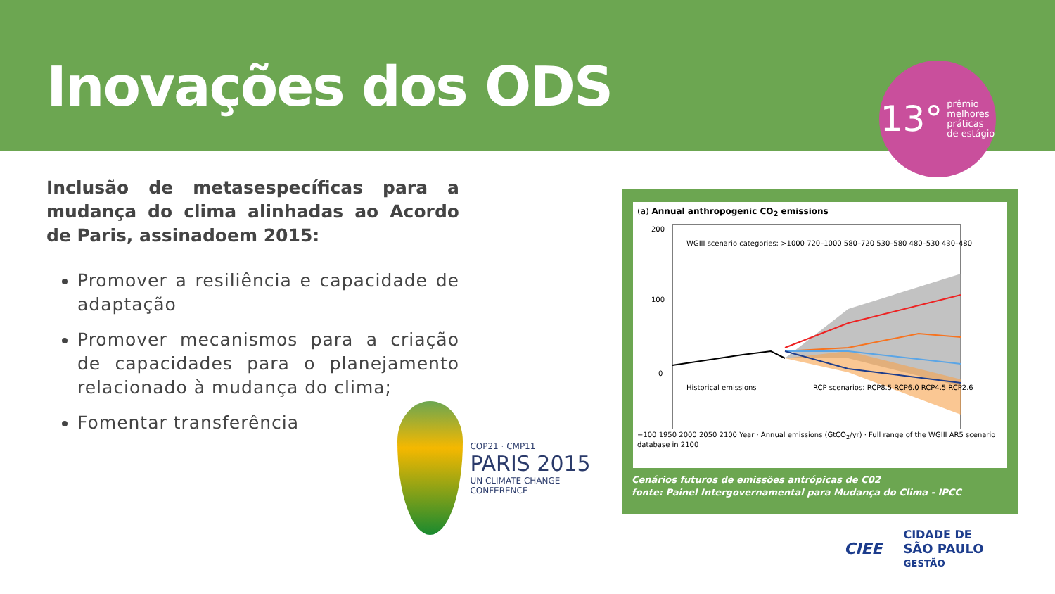Inovações dos ODS
13° prêmio
melhores
práticas
de estágio
Inclusão de metasespecíficas para a mudança do clima alinhadas ao Acordo de Paris, assinadoem 2015:
Promover a resiliência e capacidade de adaptação
Promover mecanismos para a criação de capacidades para o planejamento relacionado à mudança do clima;
Fomentar transferência
COP21 · CMP11
PARIS 2015
UN CLIMATE CHANGE CONFERENCE
(a) Annual anthropogenic CO<sub>2</sub> emissions
WGIII scenario categories: >1000 720–1000 580–720 530–580 480–530 430–480
200
100
0
Historical emissions
RCP scenarios: RCP8.5 RCP6.0 RCP4.5 RCP2.6
−100 1950 2000 2050 2100 Year · Annual emissions (GtCO<sub>2</sub>/yr) · Full range of the WGIII AR5 scenario database in 2100
Cenários futuros de emissões antrópicas de C02
fonte: Painel Intergovernamental para Mudança do Clima - IPCC
CIEE CIDADE DE
SÃO PAULO
GESTÃO